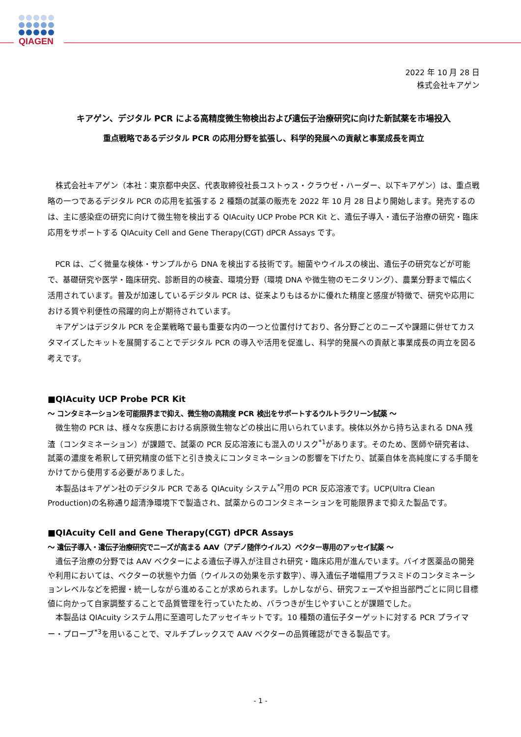QIAGEN
2022 年 10 月 28 日
株式会社キアゲン
キアゲン、デジタル PCR による高精度微生物検出および遺伝子治療研究に向けた新試薬を市場投入
重点戦略であるデジタル PCR の応用分野を拡張し、科学的発展への貢献と事業成長を両立
株式会社キアゲン（本社：東京都中央区、代表取締役社長ユストゥス・クラウゼ・ハーダー、以下キアゲン）は、重点戦略の一つであるデジタル PCR の応用を拡張する 2 種類の試薬の販売を 2022 年 10 月 28 日より開始します。発売するのは、主に感染症の研究に向けて微生物を検出する QIAcuity UCP Probe PCR Kit と、遺伝子導入・遺伝子治療の研究・臨床応用をサポートする QIAcuity Cell and Gene Therapy(CGT) dPCR Assays です。
PCR は、ごく微量な検体・サンプルから DNA を検出する技術です。細菌やウイルスの検出、遺伝子の研究などが可能で、基礎研究や医学・臨床研究、診断目的の検査、環境分野（環境 DNA や微生物のモニタリング）、農業分野まで幅広く活用されています。普及が加速しているデジタル PCR は、従来よりもはるかに優れた精度と感度が特徴で、研究や応用における質や利便性の飛躍的向上が期待されています。
キアゲンはデジタル PCR を企業戦略で最も重要な内の一つと位置付けており、各分野ごとのニーズや課題に併せてカスタマイズしたキットを展開することでデジタル PCR の導入や活用を促進し、科学的発展への貢献と事業成長の両立を図る考えです。
■QIAcuity UCP Probe PCR Kit
～ コンタミネーションを可能限界まで抑え、微生物の高精度 PCR 検出をサポートするウルトラクリーン試薬 ～
微生物の PCR は、様々な疾患における病原微生物などの検出に用いられています。検体以外から持ち込まれる DNA 残渣（コンタミネーション）が課題で、試薬の PCR 反応溶液にも混入のリスク<sup>*1</sup>があります。そのため、医師や研究者は、試薬の濃度を希釈して研究精度の低下と引き換えにコンタミネーションの影響を下げたり、試薬自体を高純度にする手間をかけてから使用する必要がありました。
本製品はキアゲン社のデジタル PCR である QIAcuity システム<sup>*2</sup>用の PCR 反応溶液です。UCP(Ultra Clean Production)の名称通り超清浄環境下で製造され、試薬からのコンタミネーションを可能限界まで抑えた製品です。
■QIAcuity Cell and Gene Therapy(CGT) dPCR Assays
～ 遺伝子導入・遺伝子治療研究でニーズが高まる AAV（アデノ随伴ウイルス）ベクター専用のアッセイ試薬 ～
遺伝子治療の分野では AAV ベクターによる遺伝子導入が注目され研究・臨床応用が進んでいます。バイオ医薬品の開発や利用においては、ベクターの状態や力価（ウイルスの効果を示す数字）、導入遺伝子増幅用プラスミドのコンタミネーションレベルなどを把握・統一しながら進めることが求められます。しかしながら、研究フェーズや担当部門ごとに同じ目標値に向かって自家調整することで品質管理を行っていたため、バラつきが生じやすいことが課題でした。
本製品は QIAcuity システム用に至適可したアッセイキットです。10 種類の遺伝子ターゲットに対する PCR プライマー・プローブ<sup>*3</sup>を用いることで、マルチプレックスで AAV ベクターの品質確認ができる製品です。
- 1 -